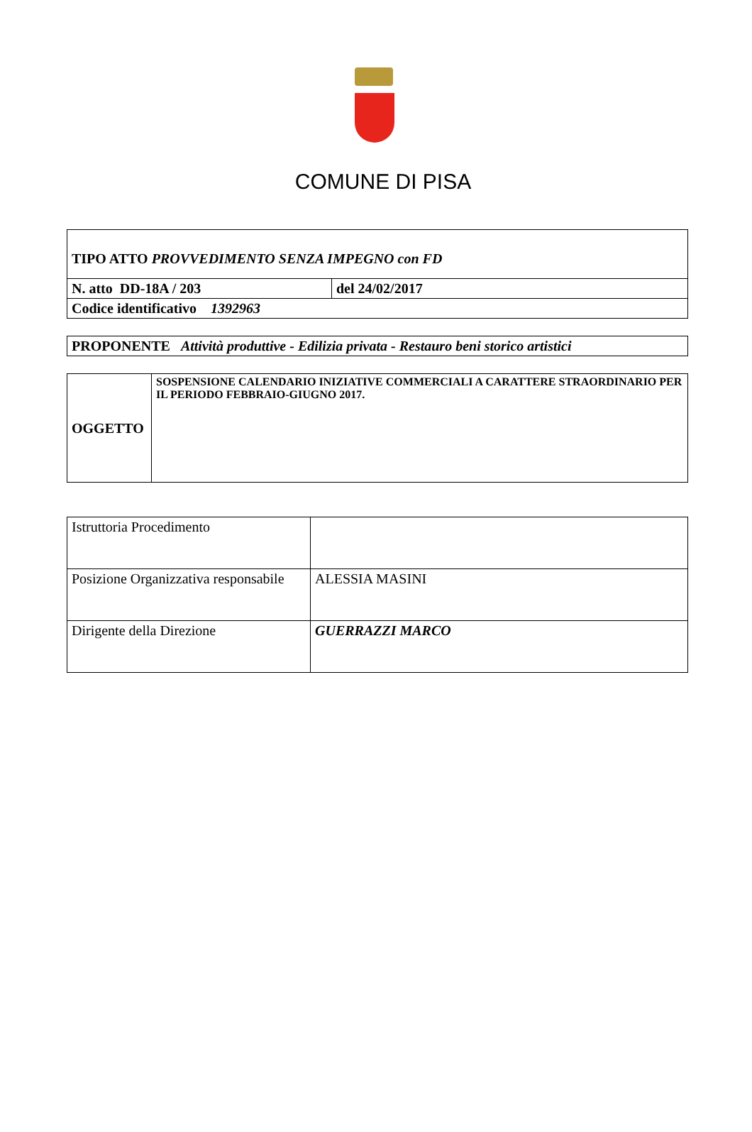COMUNE DI PISA
| TIPO ATTO PROVVEDIMENTO SENZA IMPEGNO con FD | |
| N. atto DD-18A / 203 | del 24/02/2017 |
| Codice identificativo 1392963 | |
| PROPONENTE Attività produttive - Edilizia privata - Restauro beni storico artistici |
| OGGETTO | SOSPENSIONE CALENDARIO INIZIATIVE COMMERCIALI A CARATTERE STRAORDINARIO PER IL PERIODO FEBBRAIO-GIUGNO 2017. |
| Istruttoria Procedimento | |
| Posizione Organizzativa responsabile | ALESSIA MASINI |
| Dirigente della Direzione | GUERRAZZI MARCO |